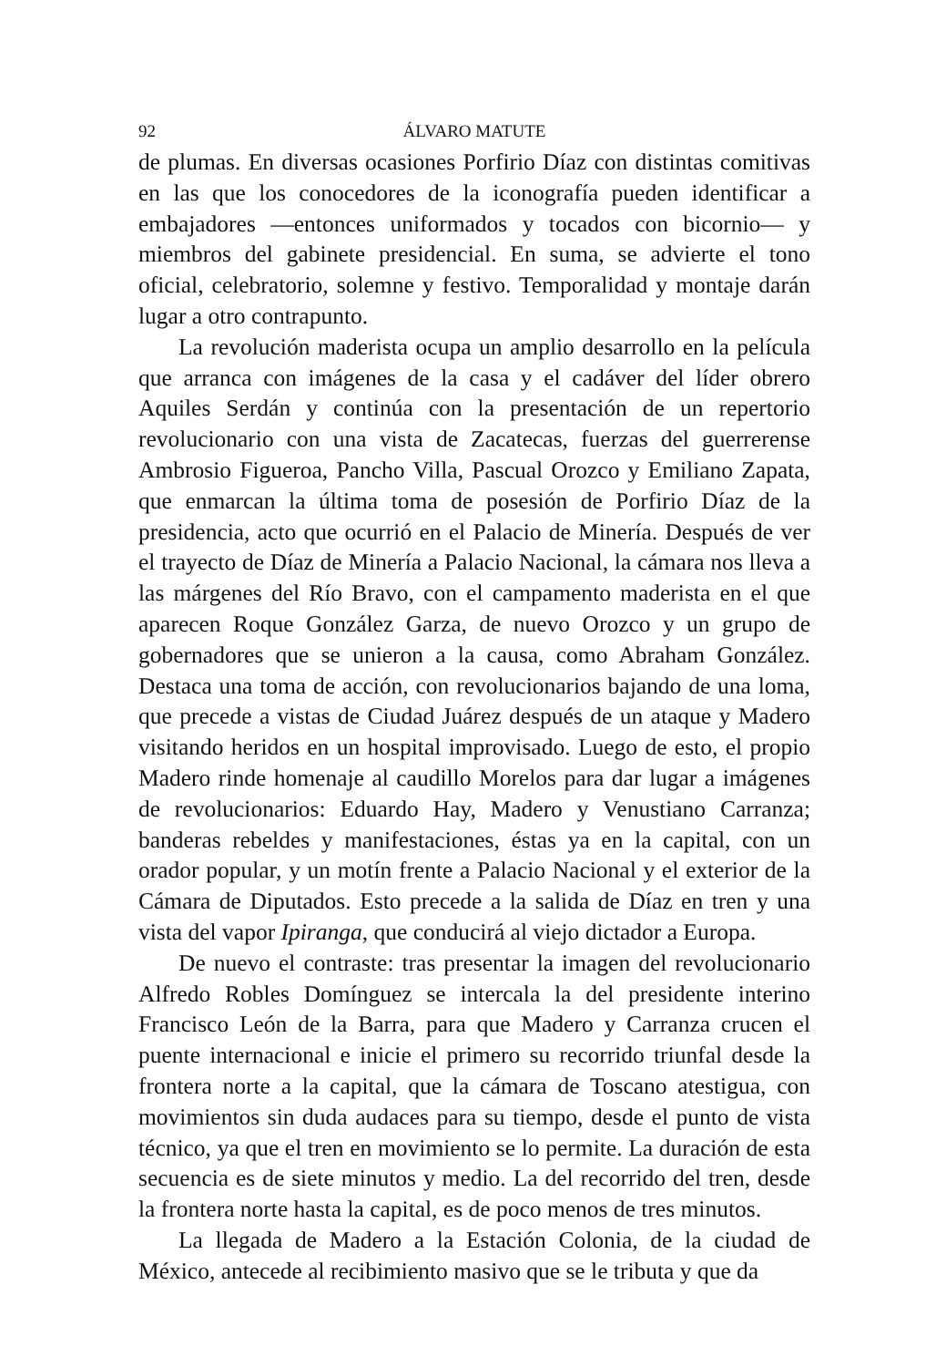92 ÁLVARO MATUTE
de plumas. En diversas ocasiones Porfirio Díaz con distintas comitivas en las que los conocedores de la iconografía pueden identificar a embajadores —entonces uniformados y tocados con bicornio— y miembros del gabinete presidencial. En suma, se advierte el tono oficial, celebratorio, solemne y festivo. Temporalidad y montaje darán lugar a otro contrapunto.
La revolución maderista ocupa un amplio desarrollo en la película que arranca con imágenes de la casa y el cadáver del líder obrero Aquiles Serdán y continúa con la presentación de un repertorio revolucionario con una vista de Zacatecas, fuerzas del guerrerense Ambrosio Figueroa, Pancho Villa, Pascual Orozco y Emiliano Zapata, que enmarcan la última toma de posesión de Porfirio Díaz de la presidencia, acto que ocurrió en el Palacio de Minería. Después de ver el trayecto de Díaz de Minería a Palacio Nacional, la cámara nos lleva a las márgenes del Río Bravo, con el campamento maderista en el que aparecen Roque González Garza, de nuevo Orozco y un grupo de gobernadores que se unieron a la causa, como Abraham González. Destaca una toma de acción, con revolucionarios bajando de una loma, que precede a vistas de Ciudad Juárez después de un ataque y Madero visitando heridos en un hospital improvisado. Luego de esto, el propio Madero rinde homenaje al caudillo Morelos para dar lugar a imágenes de revolucionarios: Eduardo Hay, Madero y Venustiano Carranza; banderas rebeldes y manifestaciones, éstas ya en la capital, con un orador popular, y un motín frente a Palacio Nacional y el exterior de la Cámara de Diputados. Esto precede a la salida de Díaz en tren y una vista del vapor Ipiranga, que conducirá al viejo dictador a Europa.
De nuevo el contraste: tras presentar la imagen del revolucionario Alfredo Robles Domínguez se intercala la del presidente interino Francisco León de la Barra, para que Madero y Carranza crucen el puente internacional e inicie el primero su recorrido triunfal desde la frontera norte a la capital, que la cámara de Toscano atestigua, con movimientos sin duda audaces para su tiempo, desde el punto de vista técnico, ya que el tren en movimiento se lo permite. La duración de esta secuencia es de siete minutos y medio. La del recorrido del tren, desde la frontera norte hasta la capital, es de poco menos de tres minutos.
La llegada de Madero a la Estación Colonia, de la ciudad de México, antecede al recibimiento masivo que se le tributa y que da